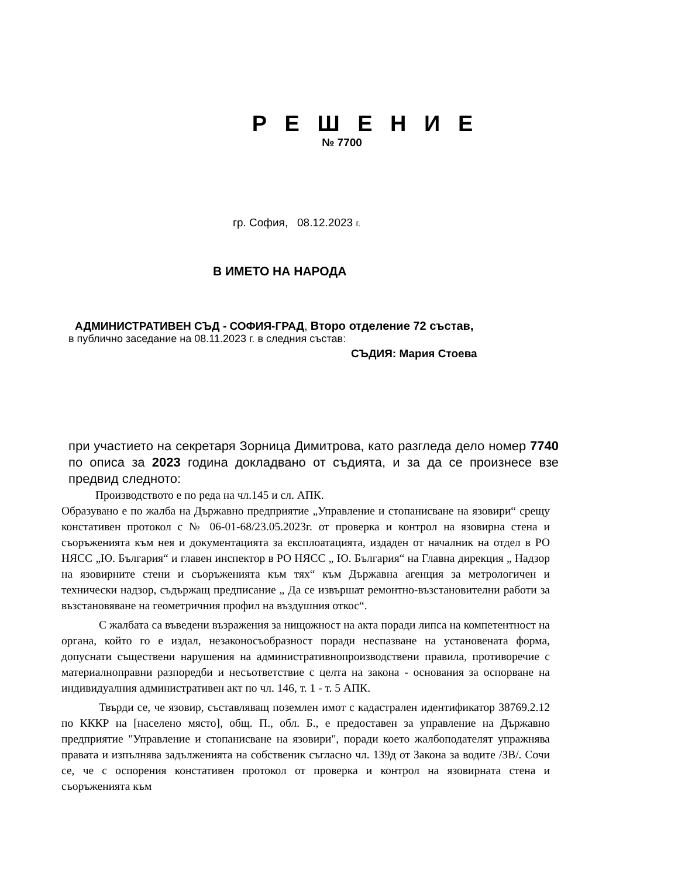Р Е Ш Е Н И Е
№ 7700
гр. София, 08.12.2023 г.
В ИМЕТО НА НАРОДА
АДМИНИСТРАТИВЕН СЪД - СОФИЯ-ГРАД, Второ отделение 72 състав,
в публично заседание на 08.11.2023 г. в следния състав:
СЪДИЯ: Мария Стоева
при участието на секретаря Зорница Димитрова, като разгледа дело номер 7740 по описа за 2023 година докладвано от съдията, и за да се произнесе взе предвид следното:
Производството е по реда на чл.145 и сл. АПК.
Образувано е по жалба на Държавно предприятие „Управление и стопанисване на язовири“ срещу констативен протокол с № 06-01-68/23.05.2023г. от проверка и контрол на язовирна стена и съоръженията към нея и документацията за експлоатацията, издаден от началник на отдел в РО НЯСС „Ю. България“ и главен инспектор в РО НЯСС „ Ю. България“ на Главна дирекция „ Надзор на язовирните стени и съоръженията към тях“ към Държавна агенция за метрологичен и технически надзор, съдържащ предписание „ Да се извършат ремонтно-възстановителни работи за възстановяване на геометричния профил на въздушния откос“.
С жалбата са въведени възражения за нищожност на акта поради липса на компетентност на органа, който го е издал, незаконосъобразност поради неспазване на установената форма, допуснати съществени нарушения на административнопроизводствени правила, противоречие с материалноправни разпоредби и несъответствие с целта на закона - основания за оспорване на индивидуалния административен акт по чл. 146, т. 1 - т. 5 АПК.
Твърди се, че язовир, съставляващ поземлен имот с кадастрален идентификатор 38769.2.12 по КККР на [населено място], общ. П., обл. Б., е предоставен за управление на Държавно предприятие "Управление и стопанисване на язовири", поради което жалбоподателят упражнява правата и изпълнява задълженията на собственик съгласно чл. 139д от Закона за водите /ЗВ/. Сочи се, че с оспорения констативен протокол от проверка и контрол на язовирната стена и съоръженията към